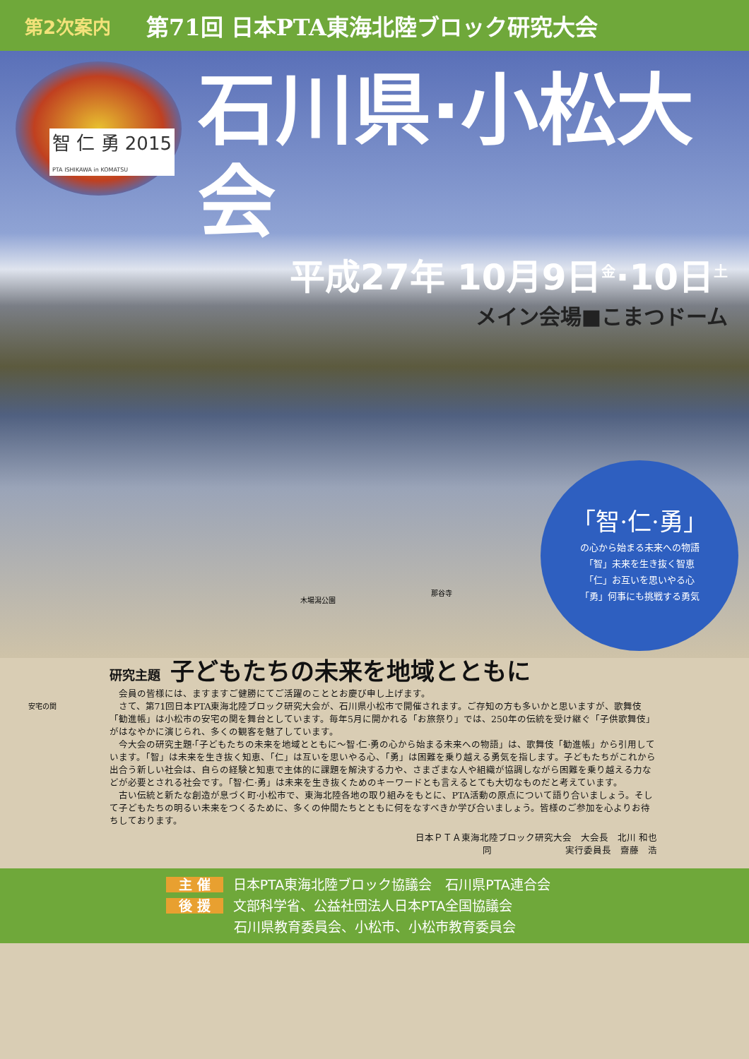第2次案内 第71回 日本PTA東海北陸ブロック研究大会
智 仁 勇 2015
PTA ISHIKAWA in KOMATSU
石川県·小松大会
平成27年 10月9日<sup>金</sup>·10日<sup>土</sup>
メイン会場■こまつドーム
安宅の関
木場潟公園
那谷寺
「智·仁·勇」
の心から始まる未来への物語
「智」未来を生き抜く智恵
「仁」お互いを思いやる心
「勇」何事にも挑戦する勇気
研究主題 子どもたちの未来を地域とともに
会員の皆様には、ますますご健勝にてご活躍のこととお慶び申し上げます。
さて、第71回日本PTA東海北陸ブロック研究大会が、石川県小松市で開催されます。ご存知の方も多いかと思いますが、歌舞伎「勧進帳」は小松市の安宅の関を舞台としています。毎年5月に開かれる「お旅祭り」では、250年の伝統を受け継ぐ「子供歌舞伎」がはなやかに演じられ、多くの観客を魅了しています。
今大会の研究主題·「子どもたちの未来を地域とともに～智·仁·勇の心から始まる未来への物語」は、歌舞伎「勧進帳」から引用しています。「智」は未来を生き抜く知恵、「仁」は互いを思いやる心、「勇」は困難を乗り越える勇気を指します。子どもたちがこれから出合う新しい社会は、自らの経験と知恵で主体的に課題を解決する力や、さまざまな人や組織が協調しながら困難を乗り越える力などが必要とされる社会です。「智·仁·勇」は未来を生き抜くためのキーワードとも言えるとても大切なものだと考えています。
古い伝統と新たな創造が息づく町·小松市で、東海北陸各地の取り組みをもとに、PTA活動の原点について語り合いましょう。そして子どもたちの明るい未来をつくるために、多くの仲間たちとともに何をなすべきか学び合いましょう。皆様のご参加を心よりお待ちしております。
日本ＰＴＡ東海北陸ブロック研究大会　大会長　北川 和也
同　　　　　　　　実行委員長　齋藤　浩
主 催 日本PTA東海北陸ブロック協議会　石川県PTA連合会
後 援 文部科学省、公益社団法人日本PTA全国協議会
石川県教育委員会、小松市、小松市教育委員会